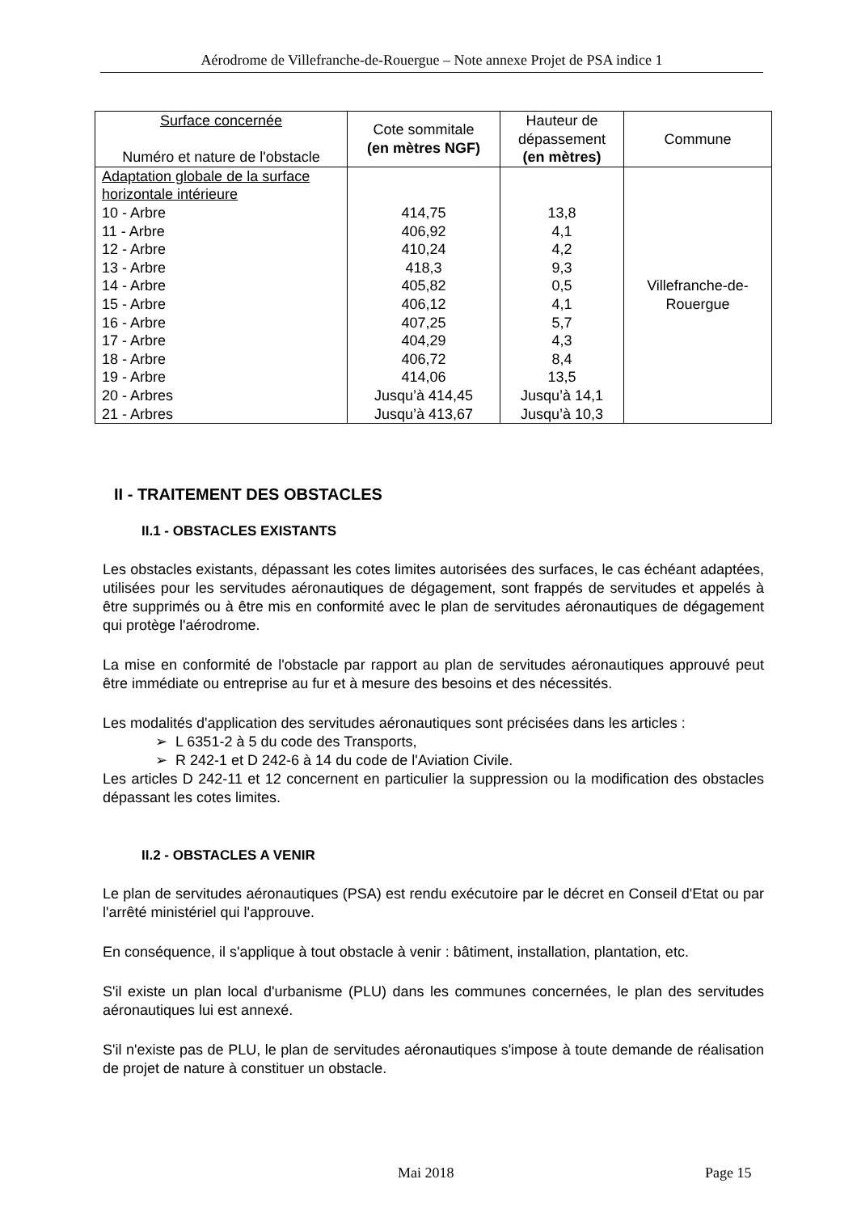Aérodrome de Villefranche-de-Rouergue – Note annexe Projet de PSA indice 1
| Surface concernée Numéro et nature de l'obstacle | Cote sommitale (en mètres NGF) | Hauteur de dépassement (en mètres) | Commune |
| --- | --- | --- | --- |
| Adaptation globale de la surface horizontale intérieure 10 - Arbre 11 - Arbre 12 - Arbre 13 - Arbre 14 - Arbre 15 - Arbre 16 - Arbre 17 - Arbre 18 - Arbre 19 - Arbre 20 - Arbres 21 - Arbres | 414,75 406,92 410,24 418,3 405,82 406,12 407,25 404,29 406,72 414,06 Jusqu’à 414,45 Jusqu’à 413,67 | 13,8 4,1 4,2 9,3 0,5 4,1 5,7 4,3 8,4 13,5 Jusqu’à 14,1 Jusqu’à 10,3 | Villefranche-de-Rouergue |
II - TRAITEMENT DES OBSTACLES
II.1 - OBSTACLES EXISTANTS
Les obstacles existants, dépassant les cotes limites autorisées des surfaces, le cas échéant adaptées, utilisées pour les servitudes aéronautiques de dégagement, sont frappés de servitudes et appelés à être supprimés ou à être mis en conformité avec le plan de servitudes aéronautiques de dégagement qui protège l'aérodrome.
La mise en conformité de l'obstacle par rapport au plan de servitudes aéronautiques approuvé peut être immédiate ou entreprise au fur et à mesure des besoins et des nécessités.
Les modalités d'application des servitudes aéronautiques sont précisées dans les articles :
➢ L 6351-2 à 5 du code des Transports,
➢ R 242-1 et D 242-6 à 14 du code de l'Aviation Civile.
Les articles D 242-11 et 12 concernent en particulier la suppression ou la modification des obstacles dépassant les cotes limites.
II.2 - OBSTACLES A VENIR
Le plan de servitudes aéronautiques (PSA) est rendu exécutoire par le décret en Conseil d'Etat ou par l'arrêté ministériel qui l'approuve.
En conséquence, il s'applique à tout obstacle à venir : bâtiment, installation, plantation, etc.
S'il existe un plan local d'urbanisme (PLU) dans les communes concernées, le plan des servitudes aéronautiques lui est annexé.
S'il n'existe pas de PLU, le plan de servitudes aéronautiques s'impose à toute demande de réalisation de projet de nature à constituer un obstacle.
Mai 2018 Page 15